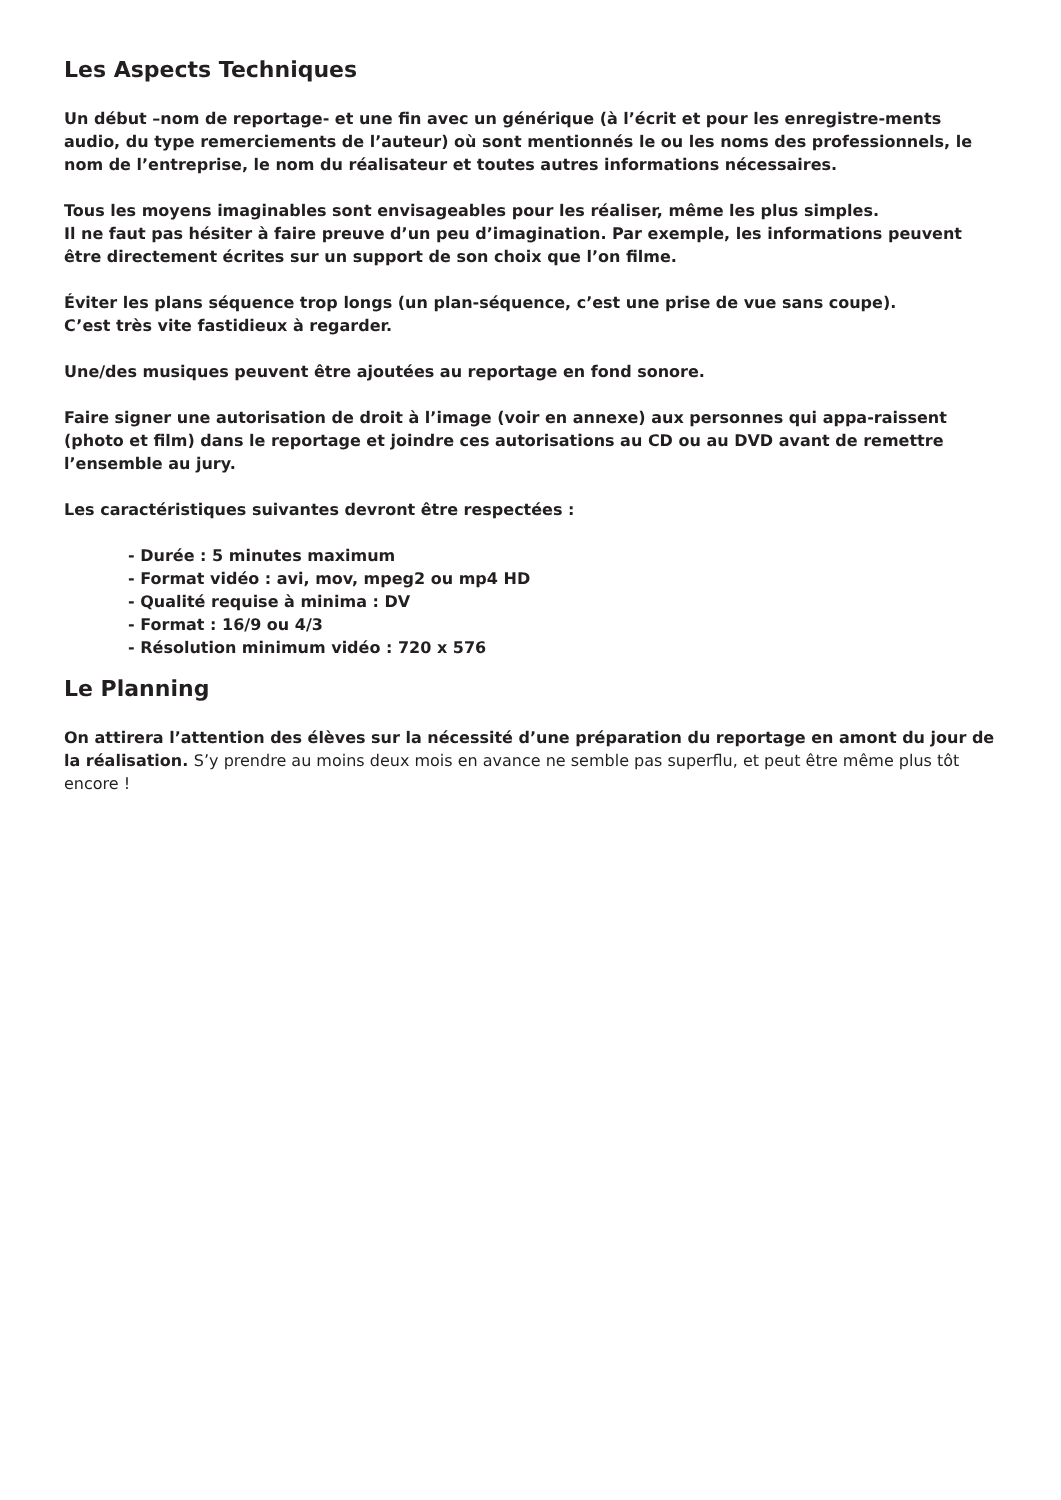Les Aspects Techniques
Un début –nom de reportage- et une fin avec un générique (à l’écrit et pour les enregistre-ments audio, du type remerciements de l’auteur) où sont mentionnés le ou les noms des professionnels, le nom de l’entreprise, le nom du réalisateur et toutes autres informations nécessaires.
Tous les moyens imaginables sont envisageables pour les réaliser, même les plus simples.
Il ne faut pas hésiter à faire preuve d’un peu d’imagination. Par exemple, les informations peuvent être directement écrites sur un support de son choix que l’on filme.
Éviter les plans séquence trop longs (un plan-séquence, c’est une prise de vue sans coupe).
C’est très vite fastidieux à regarder.
Une/des musiques peuvent être ajoutées au reportage en fond sonore.
Faire signer une autorisation de droit à l’image (voir en annexe) aux personnes qui appa-raissent (photo et film) dans le reportage et joindre ces autorisations au CD ou au DVD avant de remettre l’ensemble au jury.
Les caractéristiques suivantes devront être respectées :
- Durée : 5 minutes maximum
- Format vidéo : avi, mov, mpeg2 ou mp4 HD
- Qualité requise à minima : DV
- Format : 16/9 ou 4/3
- Résolution minimum vidéo : 720 x 576
Le Planning
On attirera l’attention des élèves sur la nécessité d’une préparation du reportage en amont du jour de la réalisation. S’y prendre au moins deux mois en avance ne semble pas superflu, et peut être même plus tôt encore !